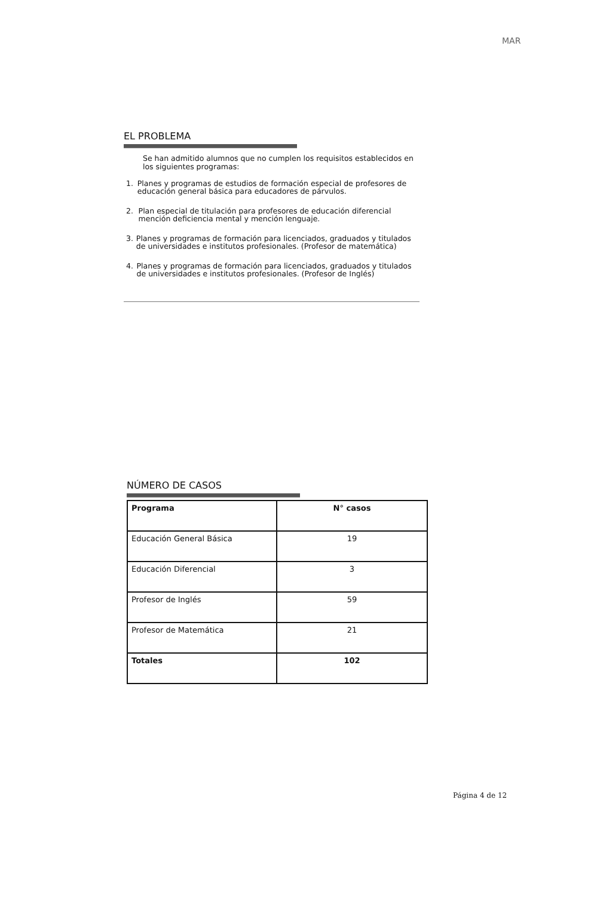MAR
EL PROBLEMA
Se han admitido alumnos que no cumplen los requisitos establecidos en los siguientes programas:
1. Planes y programas de estudios de formación especial de profesores de educación general básica para educadores de párvulos.
2. Plan especial de titulación para profesores de educación diferencial mención deficiencia mental y mención lenguaje.
3. Planes y programas de formación para licenciados, graduados y titulados de universidades e institutos profesionales. (Profesor de matemática)
4. Planes y programas de formación para licenciados, graduados y titulados de universidades e institutos profesionales. (Profesor de Inglés)
NÚMERO DE CASOS
| Programa | N° casos |
| --- | --- |
| Educación General Básica | 19 |
| Educación Diferencial | 3 |
| Profesor de Inglés | 59 |
| Profesor de Matemática | 21 |
| Totales | 102 |
Página 4 de 12